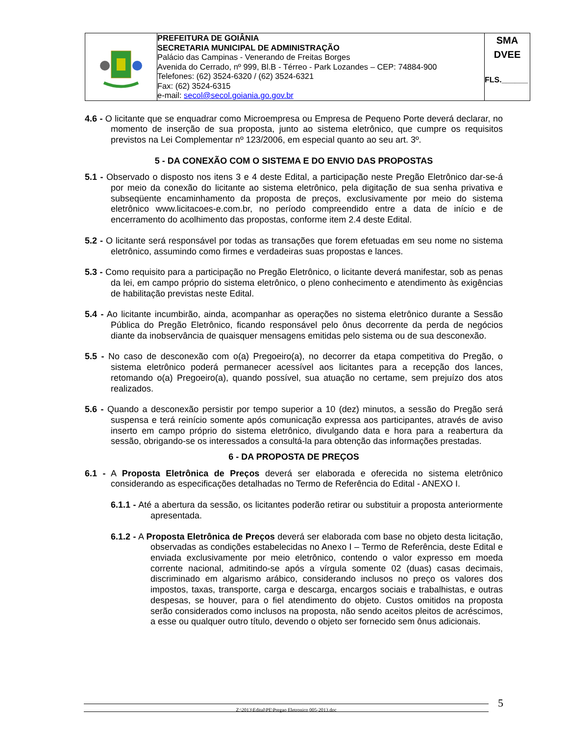| | PREFEITURA DE GOIÂNIA SECRETARIA MUNICIPAL DE ADMINISTRAÇÃO Palácio das Campinas - Venerando de Freitas Borges Avenida do Cerrado, nº 999, Bl.B - Térreo - Park Lozandes – CEP: 74884-900 Telefones: (62) 3524-6320 / (62) 3524-6321 Fax: (62) 3524-6315 e-mail: secol@secol.goiania.go.gov.br | SMA DVEE FLS.______ |
4.6 - O licitante que se enquadrar como Microempresa ou Empresa de Pequeno Porte deverá declarar, no momento de inserção de sua proposta, junto ao sistema eletrônico, que cumpre os requisitos previstos na Lei Complementar nº 123/2006, em especial quanto ao seu art. 3º.
5 - DA CONEXÃO COM O SISTEMA E DO ENVIO DAS PROPOSTAS
5.1 - Observado o disposto nos itens 3 e 4 deste Edital, a participação neste Pregão Eletrônico dar-se-á por meio da conexão do licitante ao sistema eletrônico, pela digitação de sua senha privativa e subseqüente encaminhamento da proposta de preços, exclusivamente por meio do sistema eletrônico www.licitacoes-e.com.br, no período compreendido entre a data de início e de encerramento do acolhimento das propostas, conforme item 2.4 deste Edital.
5.2 - O licitante será responsável por todas as transações que forem efetuadas em seu nome no sistema eletrônico, assumindo como firmes e verdadeiras suas propostas e lances.
5.3 - Como requisito para a participação no Pregão Eletrônico, o licitante deverá manifestar, sob as penas da lei, em campo próprio do sistema eletrônico, o pleno conhecimento e atendimento às exigências de habilitação previstas neste Edital.
5.4 - Ao licitante incumbirão, ainda, acompanhar as operações no sistema eletrônico durante a Sessão Pública do Pregão Eletrônico, ficando responsável pelo ônus decorrente da perda de negócios diante da inobservância de quaisquer mensagens emitidas pelo sistema ou de sua desconexão.
5.5 - No caso de desconexão com o(a) Pregoeiro(a), no decorrer da etapa competitiva do Pregão, o sistema eletrônico poderá permanecer acessível aos licitantes para a recepção dos lances, retomando o(a) Pregoeiro(a), quando possível, sua atuação no certame, sem prejuízo dos atos realizados.
5.6 - Quando a desconexão persistir por tempo superior a 10 (dez) minutos, a sessão do Pregão será suspensa e terá reinício somente após comunicação expressa aos participantes, através de aviso inserto em campo próprio do sistema eletrônico, divulgando data e hora para a reabertura da sessão, obrigando-se os interessados a consultá-la para obtenção das informações prestadas.
6 - DA PROPOSTA DE PREÇOS
6.1 - A Proposta Eletrônica de Preços deverá ser elaborada e oferecida no sistema eletrônico considerando as especificações detalhadas no Termo de Referência do Edital - ANEXO I.
6.1.1 - Até a abertura da sessão, os licitantes poderão retirar ou substituir a proposta anteriormente apresentada.
6.1.2 - A Proposta Eletrônica de Preços deverá ser elaborada com base no objeto desta licitação, observadas as condições estabelecidas no Anexo I – Termo de Referência, deste Edital e enviada exclusivamente por meio eletrônico, contendo o valor expresso em moeda corrente nacional, admitindo-se após a vírgula somente 02 (duas) casas decimais, discriminado em algarismo arábico, considerando inclusos no preço os valores dos impostos, taxas, transporte, carga e descarga, encargos sociais e trabalhistas, e outras despesas, se houver, para o fiel atendimento do objeto. Custos omitidos na proposta serão considerados como inclusos na proposta, não sendo aceitos pleitos de acréscimos, a esse ou qualquer outro título, devendo o objeto ser fornecido sem ônus adicionais.
Z:\2013\Edital\PE\Pregao Eletronico 005-2013.doc 5